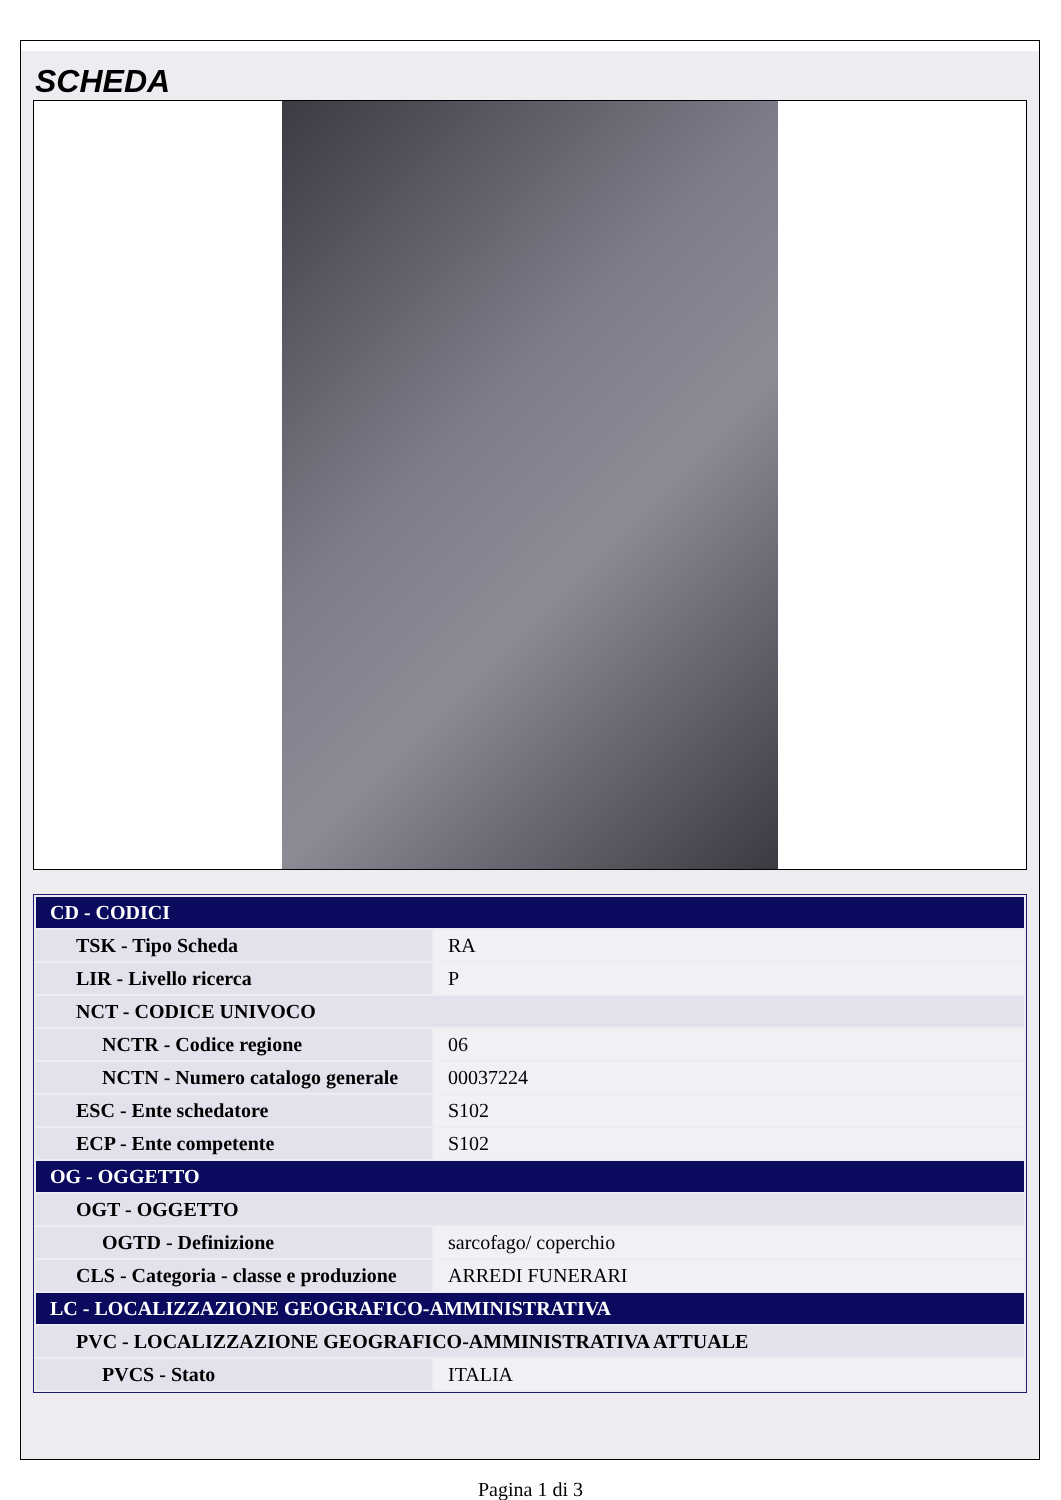SCHEDA
| CD - CODICI | |
| TSK - Tipo Scheda | RA |
| LIR - Livello ricerca | P |
| NCT - CODICE UNIVOCO | |
| NCTR - Codice regione | 06 |
| NCTN - Numero catalogo generale | 00037224 |
| ESC - Ente schedatore | S102 |
| ECP - Ente competente | S102 |
| OG - OGGETTO | |
| OGT - OGGETTO | |
| OGTD - Definizione | sarcofago/ coperchio |
| CLS - Categoria - classe e produzione | ARREDI FUNERARI |
| LC - LOCALIZZAZIONE GEOGRAFICO-AMMINISTRATIVA | |
| PVC - LOCALIZZAZIONE GEOGRAFICO-AMMINISTRATIVA ATTUALE | |
| PVCS - Stato | ITALIA |
Pagina 1 di 3